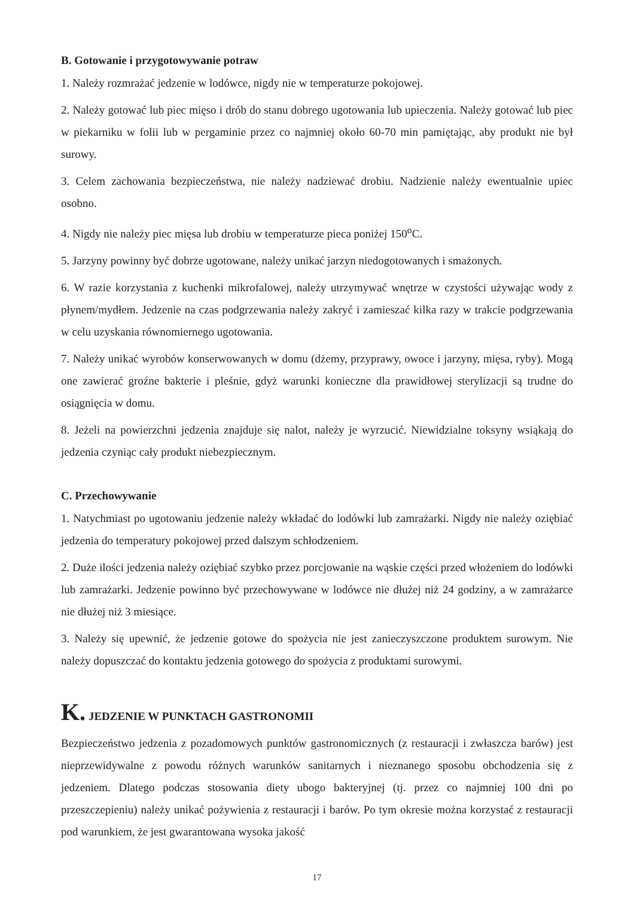B. Gotowanie i przygotowywanie potraw
1. Należy rozmrażać jedzenie w lodówce, nigdy nie w temperaturze pokojowej.
2. Należy gotować lub piec mięso i drób do stanu dobrego ugotowania lub upieczenia. Należy gotować lub piec w piekarniku w folii lub w pergaminie przez co najmniej około 60-70 min pamiętając, aby produkt nie był surowy.
3. Celem zachowania bezpieczeństwa, nie należy nadziewać drobiu. Nadzienie należy ewentualnie upiec osobno.
4. Nigdy nie należy piec mięsa lub drobiu w temperaturze pieca poniżej 150<sup>o</sup>C.
5. Jarzyny powinny być dobrze ugotowane, należy unikać jarzyn niedogotowanych i smażonych.
6. W razie korzystania z kuchenki mikrofalowej, należy utrzymywać wnętrze w czystości używając wody z płynem/mydłem. Jedzenie na czas podgrzewania należy zakryć i zamieszać kilka razy w trakcie podgrzewania w celu uzyskania równomiernego ugotowania.
7. Należy unikać wyrobów konserwowanych w domu (dżemy, przyprawy, owoce i jarzyny, mięsa, ryby). Mogą one zawierać groźne bakterie i pleśnie, gdyż warunki konieczne dla prawidłowej sterylizacji są trudne do osiągnięcia w domu.
8. Jeżeli na powierzchni jedzenia znajduje się nalot, należy je wyrzucić. Niewidzialne toksyny wsiąkają do jedzenia czyniąc cały produkt niebezpiecznym.
C. Przechowywanie
1. Natychmiast po ugotowaniu jedzenie należy wkładać do lodówki lub zamrażarki. Nigdy nie należy oziębiać jedzenia do temperatury pokojowej przed dalszym schłodzeniem.
2. Duże ilości jedzenia należy oziębiać szybko przez porcjowanie na wąskie części przed włożeniem do lodówki lub zamrażarki. Jedzenie powinno być przechowywane w lodówce nie dłużej niż 24 godziny, a w zamrażarce nie dłużej niż 3 miesiące.
3. Należy się upewnić, że jedzenie gotowe do spożycia nie jest zanieczyszczone produktem surowym. Nie należy dopuszczać do kontaktu jedzenia gotowego do spożycia z produktami surowymi.
K. JEDZENIE W PUNKTACH GASTRONOMII
Bezpieczeństwo jedzenia z pozadomowych punktów gastronomicznych (z restauracji i zwłaszcza barów) jest nieprzewidywalne z powodu różnych warunków sanitarnych i nieznanego sposobu obchodzenia się z jedzeniem. Dlatego podczas stosowania diety ubogo bakteryjnej (tj. przez co najmniej 100 dni po przeszczepieniu) należy unikać pożywienia z restauracji i barów. Po tym okresie można korzystać z restauracji pod warunkiem, że jest gwarantowana wysoka jakość
17